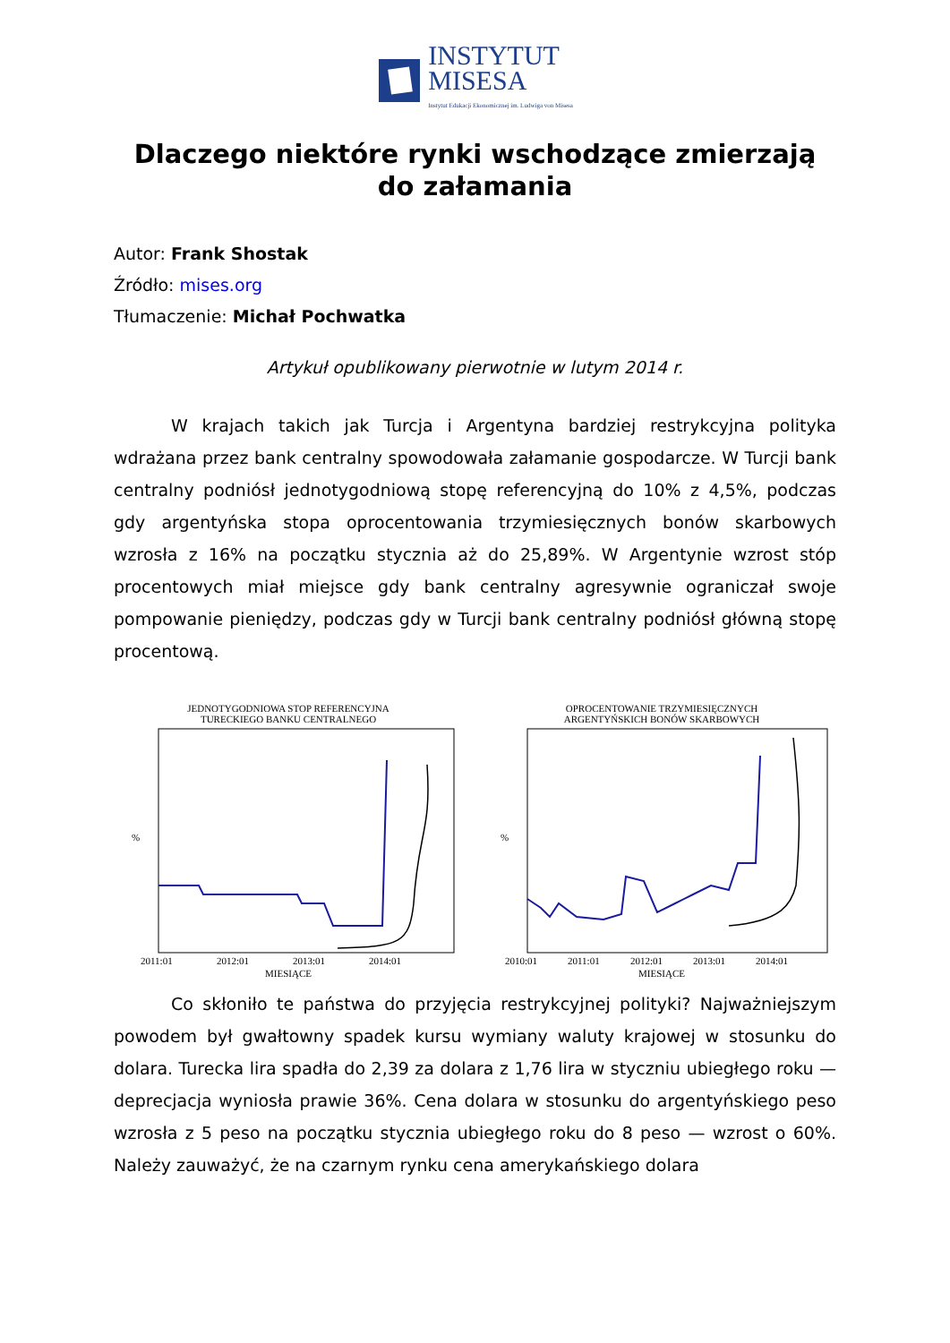INSTYTUT
MISESA
Instytut Edukacji Ekonomicznej im. Ludwiga von Misesa
Dlaczego niektóre rynki wschodzące zmierzają do załamania
Autor: Frank Shostak
Źródło: mises.org
Tłumaczenie: Michał Pochwatka
Artykuł opublikowany pierwotnie w lutym 2014 r.
W krajach takich jak Turcja i Argentyna bardziej restrykcyjna polityka wdrażana przez bank centralny spowodowała załamanie gospodarcze. W Turcji bank centralny podniósł jednotygodniową stopę referencyjną do 10% z 4,5%, podczas gdy argentyńska stopa oprocentowania trzymiesięcznych bonów skarbowych wzrosła z 16% na początku stycznia aż do 25,89%. W Argentynie wzrost stóp procentowych miał miejsce gdy bank centralny agresywnie ograniczał swoje pompowanie pieniędzy, podczas gdy w Turcji bank centralny podniósł główną stopę procentową.
JEDNOTYGODNIOWA STOP REFERENCYJNA
TURECKIEGO BANKU CENTRALNEGO
%
2011:01
2012:01
2013:01
2014:01
MIESIĄCE
OPROCENTOWANIE TRZYMIESIĘCZNYCH
ARGENTYŃSKICH BONÓW SKARBOWYCH
%
2010:01
2011:01
2012:01
2013:01
2014:01
MIESIĄCE
Co skłoniło te państwa do przyjęcia restrykcyjnej polityki? Najważniejszym powodem był gwałtowny spadek kursu wymiany waluty krajowej w stosunku do dolara. Turecka lira spadła do 2,39 za dolara z 1,76 lira w styczniu ubiegłego roku — deprecjacja wyniosła prawie 36%. Cena dolara w stosunku do argentyńskiego peso wzrosła z 5 peso na początku stycznia ubiegłego roku do 8 peso — wzrost o 60%. Należy zauważyć, że na czarnym rynku cena amerykańskiego dolara